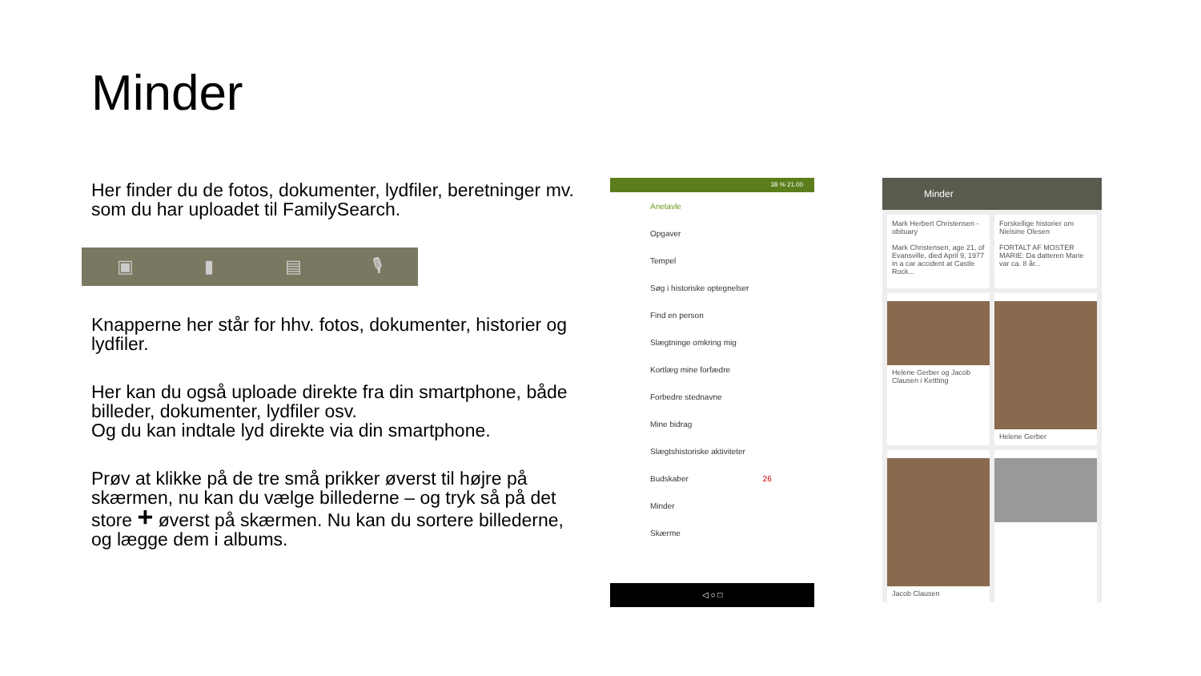Minder
Her finder du de fotos, dokumenter, lydfiler, beretninger mv. som du har uploadet til FamilySearch.
▣ ▮ ▤ 🎙
Knapperne her står for hhv. fotos, dokumenter, historier og lydfiler.
Her kan du også uploade direkte fra din smartphone, både billeder, dokumenter, lydfiler osv.
Og du kan indtale lyd direkte via din smartphone.
Prøv at klikke på de tre små prikker øverst til højre på skærmen, nu kan du vælge billederne – og tryk så på det store + øverst på skærmen. Nu kan du sortere billederne, og lægge dem i albums.
38 % 21.00
Anetavle
Opgaver
Tempel
Søg i historiske optegnelser
Find en person
Slægtninge omkring mig
Kortlæg mine forfædre
Forbedre stednavne
Mine bidrag
Slægtshistoriske aktiviteter
Budskaber 26
Minder
Skærme
◁ ○ □
Minder
Mark Herbert Christensen - obituary
Mark Christensen, age 21, of Evansville, died April 9, 1977 in a car accident at Castle Rock...
Forskellige historier om Nielsine Olesen
FORTALT AF MOSTER MARIE: Da datteren Marie var ca. 8 år...
Helene Gerber og Jacob Clausen i Kettting
Helene Gerber
Jacob Clausen